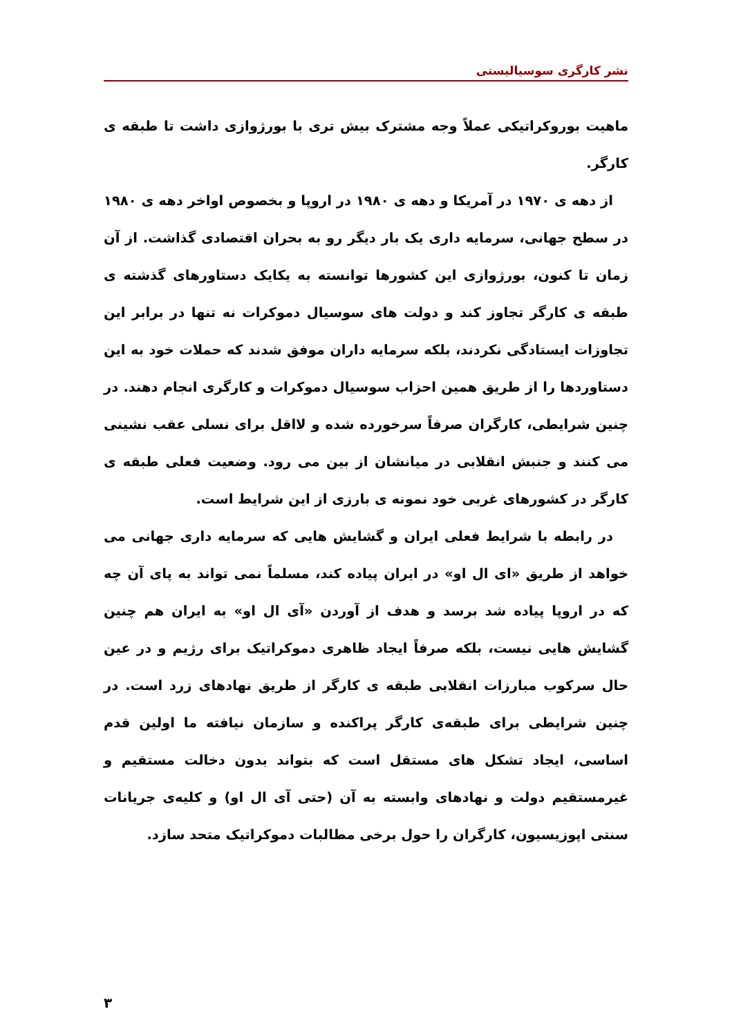نشر کارگری سوسیالیستی
ماهیت بوروکراتیکی عملاً وجه مشترک بیش تری با بورژوازی داشت تا طبقه ی کارگر.
از دهه ی ۱۹۷۰ در آمریکا و دهه ی ۱۹۸۰ در اروپا و بخصوص اواخر دهه ی ۱۹۸۰ در سطح جهانی، سرمایه داری یک بار دیگر رو به بحران اقتصادی گذاشت. از آن زمان تا کنون، بورژوازی این کشورها توانسته به یکایک دستاورهای گذشته ی طبقه ی کارگر تجاوز کند و دولت های سوسیال دموکرات نه تنها در برابر این تجاوزات ایستادگی نکردند، بلکه سرمایه داران موفق شدند که حملات خود به این دستاوردها را از طریق همین احزاب سوسیال دموکرات و کارگری انجام دهند. در چنین شرایطی، کارگران صرفاً سرخورده شده و لااقل برای نسلی عقب نشینی می کنند و جنبش انقلابی در میانشان از بین می رود. وضعیت فعلی طبقه ی کارگر در کشورهای غربی خود نمونه ی بارزی از این شرایط است.
در رابطه با شرایط فعلی ایران و گشایش هایی که سرمایه داری جهانی می خواهد از طریق «ای ال او» در ایران پیاده کند، مسلماً نمی تواند به پای آن چه که در اروپا پیاده شد برسد و هدف از آوردن «آی ال او» به ایران هم چنین گشایش هایی نیست، بلکه صرفاً ایجاد ظاهری دموکراتیک برای رژیم و در عین حال سرکوب مبارزات انقلابی طبقه ی کارگر از طریق نهادهای زرد است. در چنین شرایطی برای طبقه‌ی کارگر پراکنده و سازمان نیافته ما اولین قدم اساسی، ایجاد تشکل های مستقل است که بتواند بدون دخالت مستقیم و غیرمستقیم دولت و نهادهای وابسته به آن (حتی آی ال او) و کلیه‌ی جریانات سنتی اپوزیسیون، کارگران را حول برخی مطالبات دموکراتیک متحد سازد.
۳